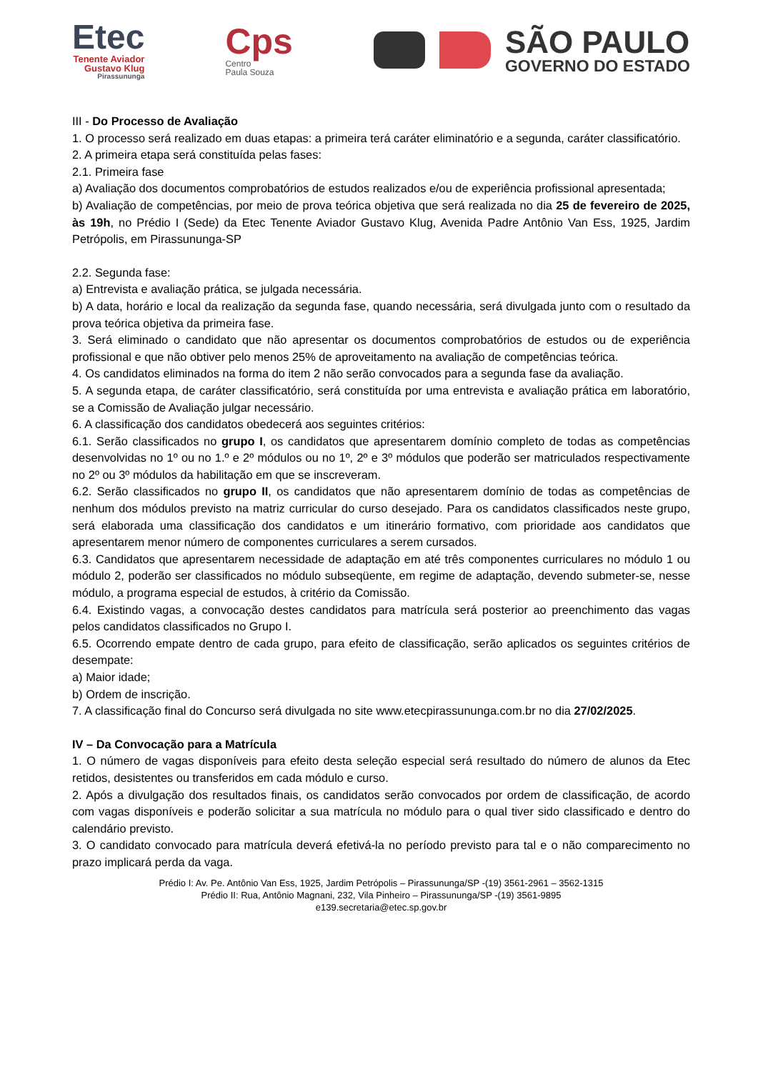Etec
Tenente Aviador
Gustavo Klug
Pirassununga
Cps
Centro
Paula Souza
SÃO PAULO
GOVERNO DO ESTADO
III - Do Processo de Avaliação
1. O processo será realizado em duas etapas: a primeira terá caráter eliminatório e a segunda, caráter classificatório.
2. A primeira etapa será constituída pelas fases:
2.1. Primeira fase
a) Avaliação dos documentos comprobatórios de estudos realizados e/ou de experiência profissional apresentada;
b) Avaliação de competências, por meio de prova teórica objetiva que será realizada no dia 25 de fevereiro de 2025, às 19h, no Prédio I (Sede) da Etec Tenente Aviador Gustavo Klug, Avenida Padre Antônio Van Ess, 1925, Jardim Petrópolis, em Pirassununga-SP
2.2. Segunda fase:
a) Entrevista e avaliação prática, se julgada necessária.
b) A data, horário e local da realização da segunda fase, quando necessária, será divulgada junto com o resultado da prova teórica objetiva da primeira fase.
3. Será eliminado o candidato que não apresentar os documentos comprobatórios de estudos ou de experiência profissional e que não obtiver pelo menos 25% de aproveitamento na avaliação de competências teórica.
4. Os candidatos eliminados na forma do item 2 não serão convocados para a segunda fase da avaliação.
5. A segunda etapa, de caráter classificatório, será constituída por uma entrevista e avaliação prática em laboratório, se a Comissão de Avaliação julgar necessário.
6. A classificação dos candidatos obedecerá aos seguintes critérios:
6.1. Serão classificados no grupo I, os candidatos que apresentarem domínio completo de todas as competências desenvolvidas no 1º ou no 1.º e 2º módulos ou no 1º, 2º e 3º módulos que poderão ser matriculados respectivamente no 2º ou 3º módulos da habilitação em que se inscreveram.
6.2. Serão classificados no grupo II, os candidatos que não apresentarem domínio de todas as competências de nenhum dos módulos previsto na matriz curricular do curso desejado. Para os candidatos classificados neste grupo, será elaborada uma classificação dos candidatos e um itinerário formativo, com prioridade aos candidatos que apresentarem menor número de componentes curriculares a serem cursados.
6.3. Candidatos que apresentarem necessidade de adaptação em até três componentes curriculares no módulo 1 ou módulo 2, poderão ser classificados no módulo subseqüente, em regime de adaptação, devendo submeter-se, nesse módulo, a programa especial de estudos, à critério da Comissão.
6.4. Existindo vagas, a convocação destes candidatos para matrícula será posterior ao preenchimento das vagas pelos candidatos classificados no Grupo I.
6.5. Ocorrendo empate dentro de cada grupo, para efeito de classificação, serão aplicados os seguintes critérios de desempate:
a) Maior idade;
b) Ordem de inscrição.
7. A classificação final do Concurso será divulgada no site www.etecpirassununga.com.br no dia 27/02/2025.
IV – Da Convocação para a Matrícula
1. O número de vagas disponíveis para efeito desta seleção especial será resultado do número de alunos da Etec retidos, desistentes ou transferidos em cada módulo e curso.
2. Após a divulgação dos resultados finais, os candidatos serão convocados por ordem de classificação, de acordo com vagas disponíveis e poderão solicitar a sua matrícula no módulo para o qual tiver sido classificado e dentro do calendário previsto.
3. O candidato convocado para matrícula deverá efetivá-la no período previsto para tal e o não comparecimento no prazo implicará perda da vaga.
Prédio I: Av. Pe. Antônio Van Ess, 1925, Jardim Petrópolis – Pirassununga/SP -(19) 3561-2961 – 3562-1315
Prédio II: Rua, Antônio Magnani, 232, Vila Pinheiro – Pirassununga/SP -(19) 3561-9895
e139.secretaria@etec.sp.gov.br